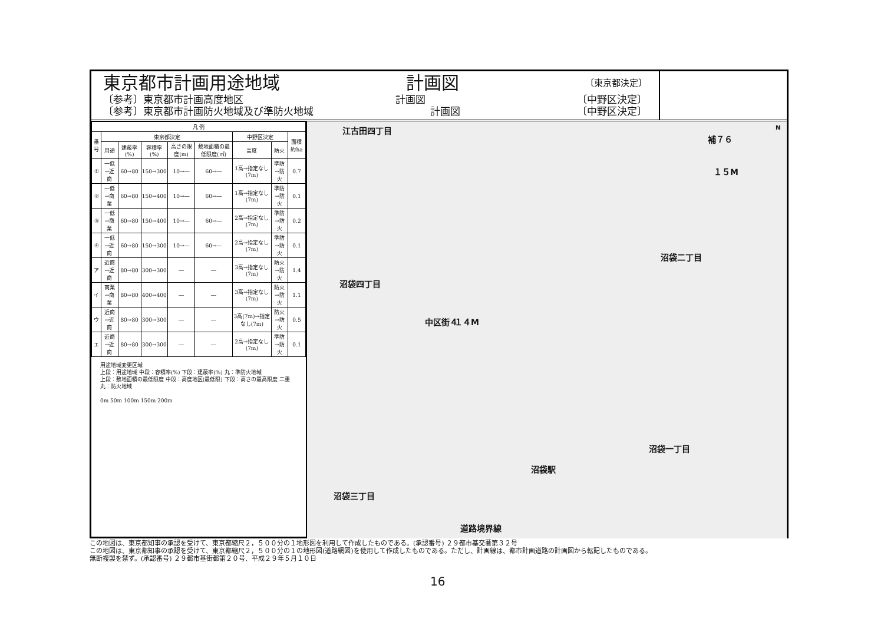東京都市計画用途地域 計画図 〔東京都決定〕
〔参考〕東京都市計画高度地区 計画図 〔中野区決定〕
〔参考〕東京都市計画防火地域及び準防火地域 計画図 〔中野区決定〕
| 凡 例 | | | | | | | | |
| --- | --- | --- | --- | --- | --- | --- | --- | --- |
| 番号 | 東京都決定 | | | | | 中野区決定 | | 面積 約ha |
| | 用途 | 建蔽率(%) | 容積率(%) | 高さの限度(m) | 敷地面積の最低限度(㎡) | 高度 | 防火 | |
| ① | 一低→近商 | 60→80 | 150→300 | 10→― | 60→― | 1高→指定なし(7m) | 準防→防火 | 0.7 |
| ② | 一低→商業 | 60→80 | 150→400 | 10→― | 60→― | 1高→指定なし(7m) | 準防→防火 | 0.1 |
| ③ | 一低→商業 | 60→80 | 150→400 | 10→― | 60→― | 2高→指定なし(7m) | 準防→防火 | 0.2 |
| ④ | 一低→近商 | 60→80 | 150→300 | 10→― | 60→― | 2高→指定なし(7m) | 準防→防火 | 0.1 |
| ア | 近商→近商 | 80→80 | 300→300 | ― | ― | 3高→指定なし(7m) | 防火→防火 | 1.4 |
| イ | 商業→商業 | 80→80 | 400→400 | ― | ― | 3高→指定なし(7m) | 防火→防火 | 1.1 |
| ウ | 近商→近商 | 80→80 | 300→300 | ― | ― | 3高(7m)→指定なし(7m) | 防火→防火 | 0.5 |
| エ | 近商→近商 | 80→80 | 300→300 | ― | ― | 2高→指定なし(7m) | 準防→防火 | 0.1 |
用途地域変更区域
上段：用途地域 中段：容積率(%) 下段：建蔽率(%) 丸：準防火地域
上段：敷地面積の最低限度 中段：高度地区(最低限) 下段：高さの最高限度 二重丸：防火地域
0m 50m 100m 150m 200m
江古田四丁目
補７６
１５M
N
沼袋二丁目
沼袋四丁目
中区街４ １４M
沼袋一丁目
沼袋駅
沼袋三丁目
道路境界線
この地図は、東京都知事の承認を受けて、東京都縮尺２，５００分の１地形図を利用して作成したものである。(承認番号) ２９都市基交著第３２号
この地図は、東京都知事の承認を受けて、東京都縮尺２，５００分の１の地形図(道路網図)を使用して作成したものである。ただし、計画線は、都市計画道路の計画図から転記したものである。
無断複製を禁ず。(承認番号) ２９都市基街都第２０号、平成２９年５月１０日
16